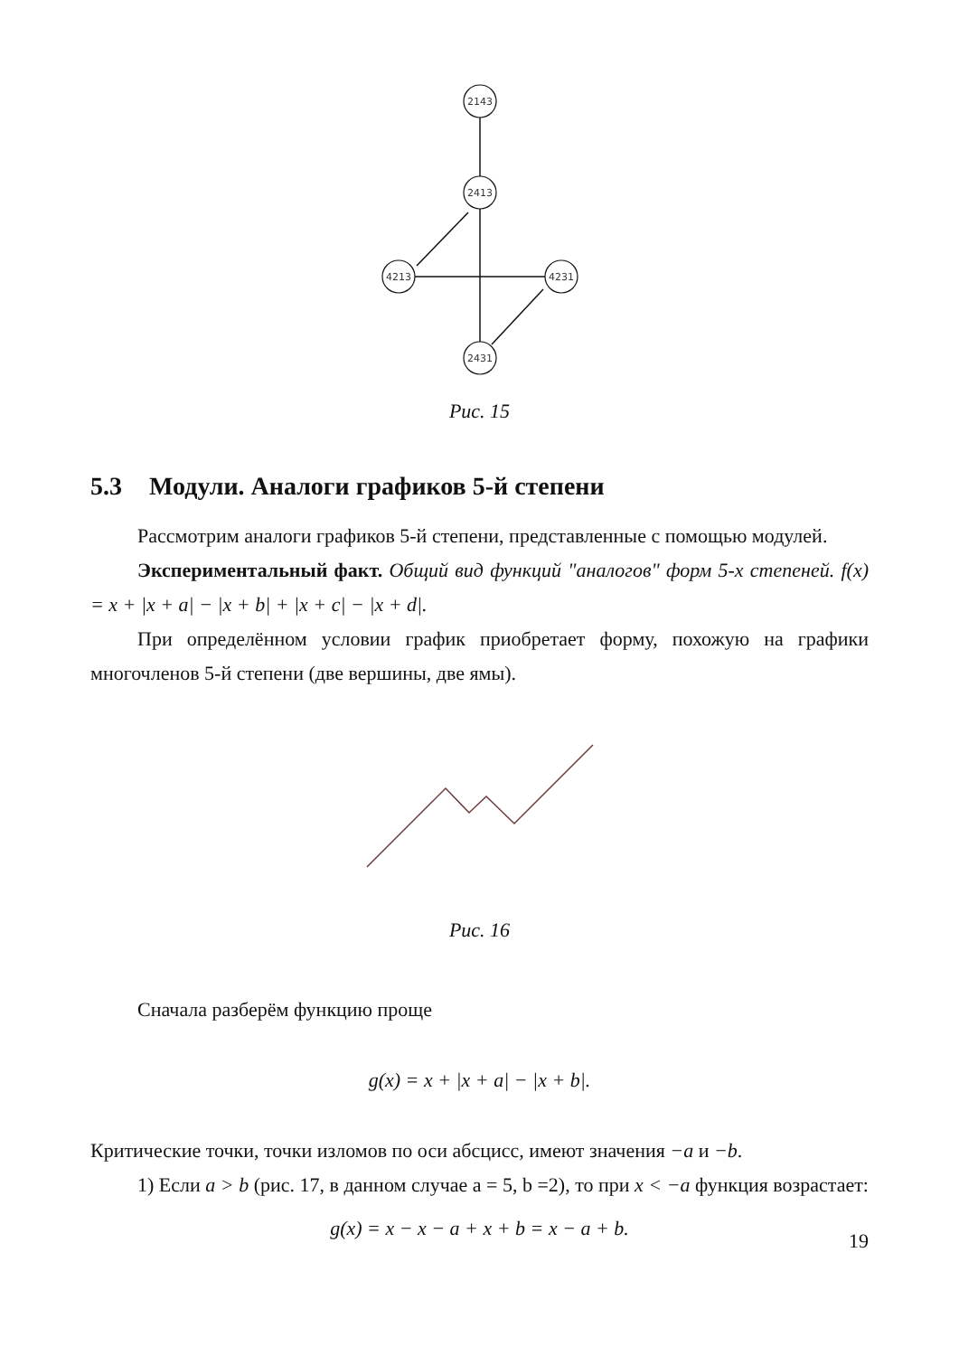2143
2413
4213
4231
2431
Рис. 15
5.3 Модули. Аналоги графиков 5-й степени
Рассмотрим аналоги графиков 5-й степени, представленные с помощью модулей.
Экспериментальный факт. Общий вид функций "аналогов" форм 5-х степеней. f(x) = x + |x + a| − |x + b| + |x + c| − |x + d|.
При определённом условии график приобретает форму, похожую на графики многочленов 5-й степени (две вершины, две ямы).
Рис. 16
Сначала разберём функцию проще
g(x) = x + |x + a| − |x + b|.
Критические точки, точки изломов по оси абсцисс, имеют значения −a и −b.
1) Если a > b (рис. 17, в данном случае a = 5, b =2), то при x < −a функция возрастает:
g(x) = x − x − a + x + b = x − a + b.
19